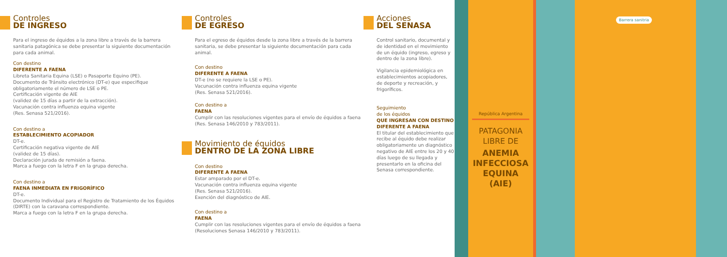Controles
DE INGRESO
Para el ingreso de équidos a la zona libre a través de la barrera sanitaria patagónica se debe presentar la siguiente documentación para cada animal.
Con destino
DIFERENTE A FAENA
Libreta Sanitaria Equina (LSE) o Pasaporte Equino (PE).
Documento de Tránsito electrónico (DT-e) que especifique obligatoriamente el número de LSE o PE.
Certificación vigente de AIE
(validez de 15 días a partir de la extracción).
Vacunación contra influenza equina vigente
(Res. Senasa 521/2016).
Con destino a
ESTABLECIMIENTO ACOPIADOR
DT-e.
Certificación negativa vigente de AIE
(validez de 15 días).
Declaración jurada de remisión a faena.
Marca a fuego con la letra F en la grupa derecha.
Con destino a
FAENA INMEDIATA EN FRIGORÍFICO
DT-e.
Documento Individual para el Registro de Tratamiento de los Équidos (DIRTE) con la caravana correspondiente.
Marca a fuego con la letra F en la grupa derecha.
Controles
DE EGRESO
Para el egreso de équidos desde la zona libre a través de la barrera sanitaria, se debe presentar la siguiente documentación para cada animal.
Con destino
DIFERENTE A FAENA
DT-e (no se requiere la LSE o PE).
Vacunación contra influenza equina vigente
(Res. Senasa 521/2016).
Con destino a
FAENA
Cumplir con las resoluciones vigentes para el envío de équidos a faena (Res. Senasa 146/2010 y 783/2011).
Movimiento de équidos
DENTRO DE LA ZONA LIBRE
Con destino
DIFERENTE A FAENA
Estar amparado por el DT-e.
Vacunación contra influenza equina vigente
(Res. Senasa 521/2016).
Exención del diagnóstico de AIE.
Con destino a
FAENA
Cumplir con las resoluciones vigentes para el envío de équidos a faena (Resoluciones Senasa 146/2010 y 783/2011).
Acciones
DEL SENASA
Control sanitario, documental y de identidad en el movimiento de un équido (ingreso, egreso y dentro de la zona libre).
Vigilancia epidemiológica en establecimientos acopiadores, de deporte y recreación, y frigoríficos.
Seguimiento
de los équidos
QUE INGRESAN CON DESTINO DIFERENTE A FAENA
El titular del establecimiento que recibe al équido debe realizar obligatoriamente un diagnóstico negativo de AIE entre los 20 y 40 días luego de su llegada y presentarlo en la oficina del Senasa correspondiente.
República Argentina
PATAGONIA
LIBRE DE
ANEMIA
INFECCIOSA
EQUINA
(AIE)
Barrera sanitria